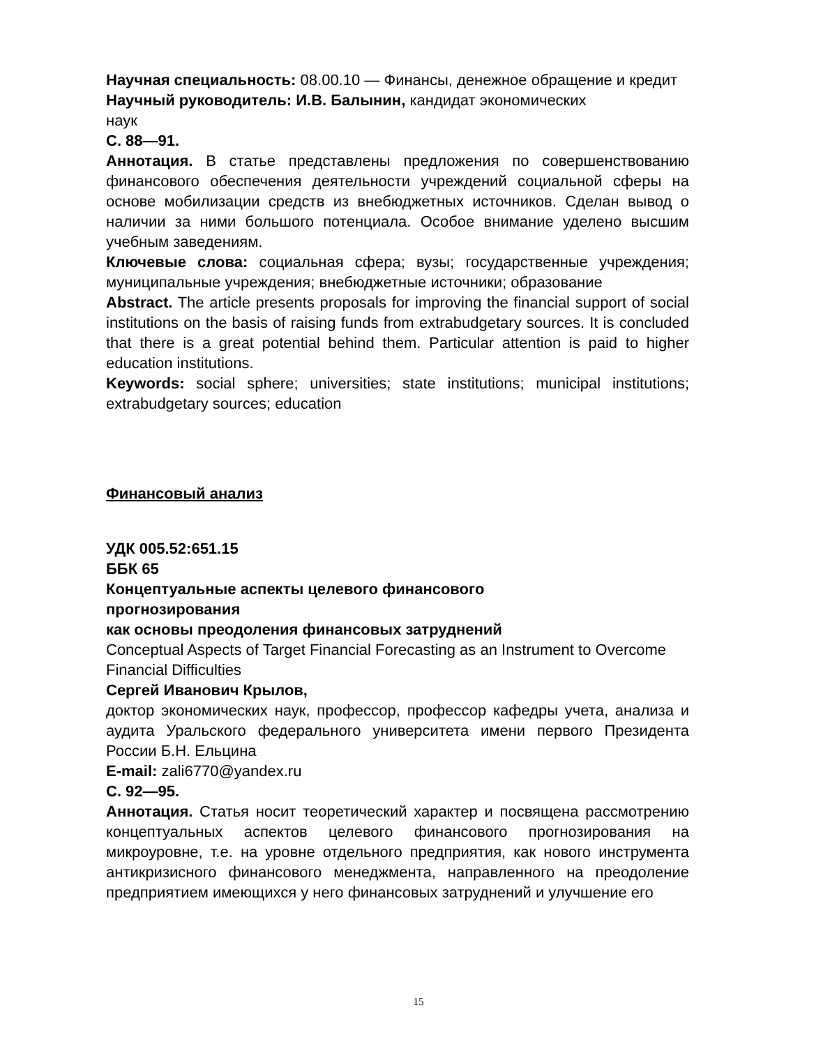Научная специальность: 08.00.10 — Финансы, денежное обращение и кредит
Научный руководитель: И.В. Балынин, кандидат экономических
наук
С. 88—91.
Аннотация. В статье представлены предложения по совершенствованию финансового обеспечения деятельности учреждений социальной сферы на основе мобилизации средств из внебюджетных источников. Сделан вывод о наличии за ними большого потенциала. Особое внимание уделено высшим учебным заведениям.
Ключевые слова: социальная сфера; вузы; государственные учреждения; муниципальные учреждения; внебюджетные источники; образование
Abstract. The article presents proposals for improving the financial support of social institutions on the basis of raising funds from extrabudgetary sources. It is concluded that there is a great potential behind them. Particular attention is paid to higher education institutions.
Keywords: social sphere; universities; state institutions; municipal institutions; extrabudgetary sources; education
Финансовый анализ
УДК 005.52:651.15
ББК 65
Концептуальные аспекты целевого финансового
прогнозирования
как основы преодоления финансовых затруднений
Conceptual Aspects of Target Financial Forecasting as an Instrument to Overcome Financial Difficulties
Сергей Иванович Крылов,
доктор экономических наук, профессор, профессор кафедры учета, анализа и аудита Уральского федерального университета имени первого Президента России Б.Н. Ельцина
E-mail: zali6770@yandex.ru
С. 92—95.
Аннотация. Статья носит теоретический характер и посвящена рассмотрению концептуальных аспектов целевого финансового прогнозирования на микроуровне, т.е. на уровне отдельного предприятия, как нового инструмента антикризисного финансового менеджмента, направленного на преодоление предприятием имеющихся у него финансовых затруднений и улучшение его
15